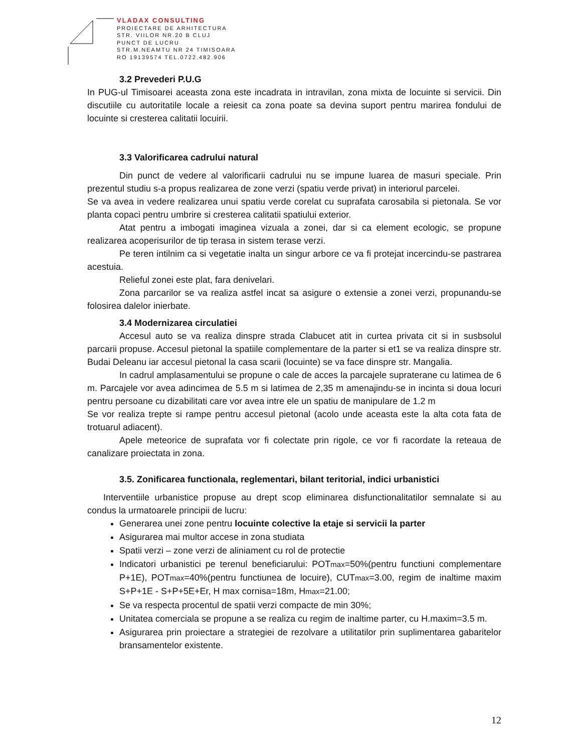VLADAX CONSULTING
PROIECTARE DE ARHITECTURA
STR. VIILOR NR.20 B CLUJ
PUNCT DE LUCRU
STR.M.NEAMTU NR 24 TIMISOARA
RO 19139574 TEL.0722.482.906
3.2 Prevederi P.U.G
In PUG-ul Timisoarei aceasta zona este incadrata in intravilan, zona mixta de locuinte si servicii. Din discutiile cu autoritatile locale a reiesit ca zona poate sa devina suport pentru marirea fondului de locuinte si cresterea calitatii locuirii.
3.3 Valorificarea cadrului natural
Din punct de vedere al valorificarii cadrului nu se impune luarea de masuri speciale. Prin prezentul studiu s-a propus realizarea de zone verzi (spatiu verde privat) in interiorul parcelei.
Se va avea in vedere realizarea unui spatiu verde corelat cu suprafata carosabila si pietonala. Se vor planta copaci pentru umbrire si cresterea calitatii spatiului exterior.
Atat pentru a imbogati imaginea vizuala a zonei, dar si ca element ecologic, se propune realizarea acoperisurilor de tip terasa in sistem terase verzi.
Pe teren intilnim ca si vegetatie inalta un singur arbore ce va fi protejat incercindu-se pastrarea acestuia.
Relieful zonei este plat, fara denivelari.
Zona parcarilor se va realiza astfel incat sa asigure o extensie a zonei verzi, propunandu-se folosirea dalelor inierbate.
3.4 Modernizarea circulatiei
Accesul auto se va realiza dinspre strada Clabucet atit in curtea privata cit si in susbsolul parcarii propuse. Accesul pietonal la spatiile complementare de la parter si et1 se va realiza dinspre str. Budai Deleanu iar accesul pietonal la casa scarii (locuinte) se va face dinspre str. Mangalia.
In cadrul amplasamentului se propune o cale de acces la parcajele supraterane cu latimea de 6 m. Parcajele vor avea adincimea de 5.5 m si latimea de 2,35 m amenajindu-se in incinta si doua locuri pentru persoane cu dizabilitati care vor avea intre ele un spatiu de manipulare de 1.2 m
Se vor realiza trepte si rampe pentru accesul pietonal (acolo unde aceasta este la alta cota fata de trotuarul adiacent).
Apele meteorice de suprafata vor fi colectate prin rigole, ce vor fi racordate la reteaua de canalizare proiectata in zona.
3.5. Zonificarea functionala, reglementari, bilant teritorial, indici urbanistici
Interventiile urbanistice propuse au drept scop eliminarea disfunctionalitatilor semnalate si au condus la urmatoarele principii de lucru:
Generarea unei zone pentru locuinte colective la etaje si servicii la parter
Asigurarea mai multor accese in zona studiata
Spatii verzi – zone verzi de aliniament cu rol de protectie
Indicatori urbanistici pe terenul beneficiarului: POTmax=50%(pentru functiuni complementare P+1E), POTmax=40%(pentru functiunea de locuire), CUTmax=3.00, regim de inaltime maxim S+P+1E - S+P+5E+Er, H max cornisa=18m, Hmax=21.00;
Se va respecta procentul de spatii verzi compacte de min 30%;
Unitatea comerciala se propune a se realiza cu regim de inaltime parter, cu H.maxim=3.5 m.
Asigurarea prin proiectare a strategiei de rezolvare a utilitatilor prin suplimentarea gabaritelor bransamentelor existente.
12